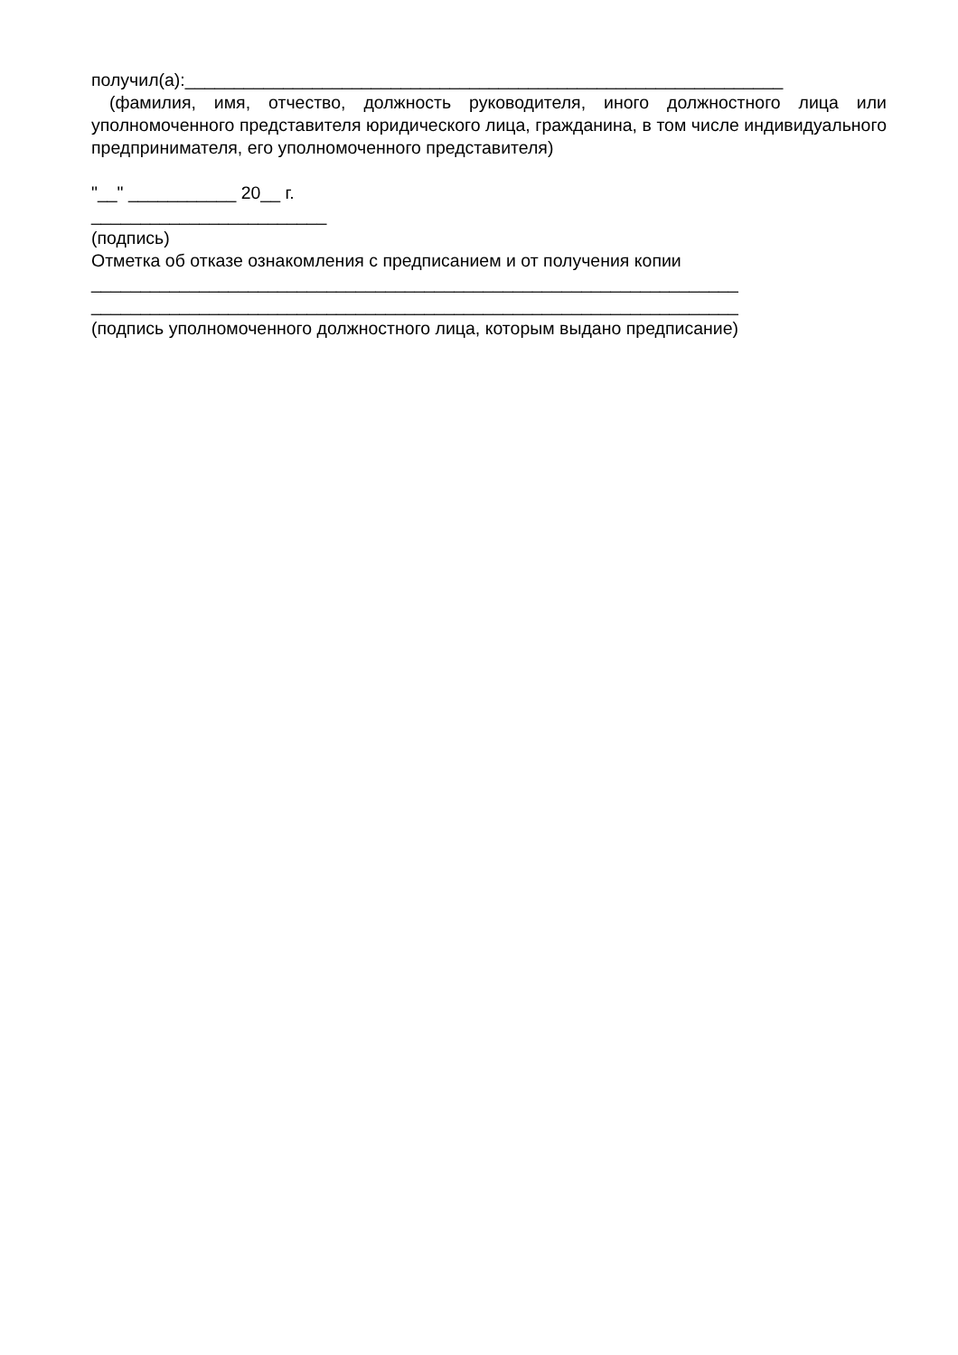получил(а):_____________________________________________________________
(фамилия, имя, отчество, должность руководителя, иного должностного лица или уполномоченного представителя юридического лица, гражданина, в том числе индивидуального предпринимателя, его уполномоченного представителя)
"__" ___________ 20__ г.
________________________
(подпись)
Отметка об отказе ознакомления с предписанием и от получения копии
__________________________________________________________________
__________________________________________________________________
(подпись уполномоченного должностного лица, которым выдано предписание)